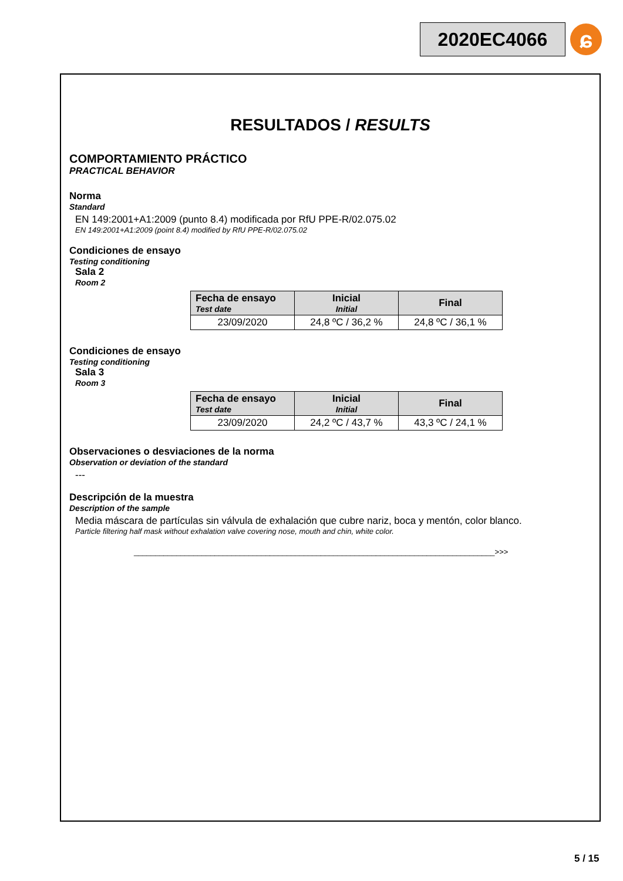2020EC4066
ɕ
RESULTADOS / RESULTS
COMPORTAMIENTO PRÁCTICO
PRACTICAL BEHAVIOR
Norma
Standard
EN 149:2001+A1:2009 (punto 8.4) modificada por RfU PPE-R/02.075.02
EN 149:2001+A1:2009 (point 8.4) modified by RfU PPE-R/02.075.02
Condiciones de ensayo
Testing conditioning
Sala 2
Room 2
| Fecha de ensayo Test date | Inicial Initial | Final |
| --- | --- | --- |
| 23/09/2020 | 24,8 ºC / 36,2 % | 24,8 ºC / 36,1 % |
Condiciones de ensayo
Testing conditioning
Sala 3
Room 3
| Fecha de ensayo Test date | Inicial Initial | Final |
| --- | --- | --- |
| 23/09/2020 | 24,2 ºC / 43,7 % | 43,3 ºC / 24,1 % |
Observaciones o desviaciones de la norma
Observation or deviation of the standard
---
Descripción de la muestra
Description of the sample
Media máscara de partículas sin válvula de exhalación que cubre nariz, boca y mentón, color blanco.
Particle filtering half mask without exhalation valve covering nose, mouth and chin, white color.
_____________________________________________________________________________________>>>
5 / 15